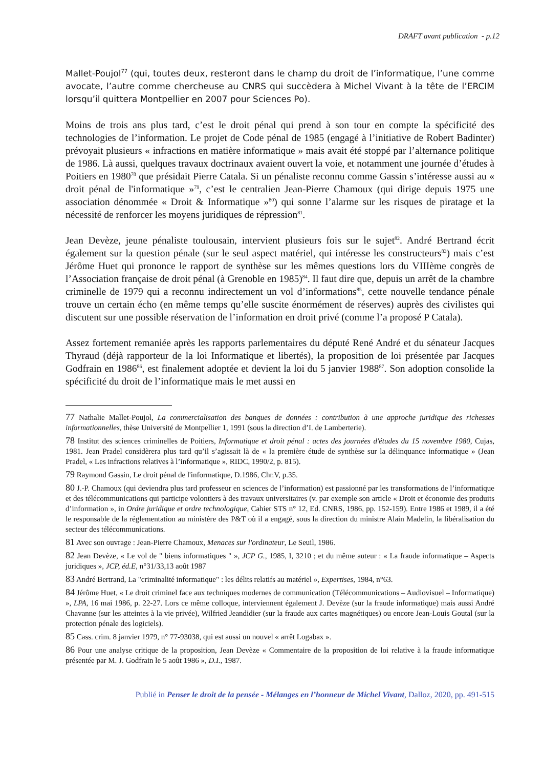DRAFT avant publication - p.12
Mallet-Poujol<sup>77</sup> (qui, toutes deux, resteront dans le champ du droit de l’informatique, l’une comme avocate, l’autre comme chercheuse au CNRS qui succèdera à Michel Vivant à la tête de l’ERCIM lorsqu’il quittera Montpellier en 2007 pour Sciences Po).
Moins de trois ans plus tard, c’est le droit pénal qui prend à son tour en compte la spécificité des technologies de l’information. Le projet de Code pénal de 1985 (engagé à l’initiative de Robert Badinter) prévoyait plusieurs « infractions en matière informatique » mais avait été stoppé par l’alternance politique de 1986. Là aussi, quelques travaux doctrinaux avaient ouvert la voie, et notamment une journée d’études à Poitiers en 1980<sup>78</sup> que présidait Pierre Catala. Si un pénaliste reconnu comme Gassin s’intéresse aussi au « droit pénal de l'informatique »<sup>79</sup>, c’est le centralien Jean-Pierre Chamoux (qui dirige depuis 1975 une association dénommée « Droit & Informatique »<sup>80</sup>) qui sonne l’alarme sur les risques de piratage et la nécessité de renforcer les moyens juridiques de répression<sup>81</sup>.
Jean Devèze, jeune pénaliste toulousain, intervient plusieurs fois sur le sujet<sup>82</sup>. André Bertrand écrit également sur la question pénale (sur le seul aspect matériel, qui intéresse les constructeurs<sup>83</sup>) mais c’est Jérôme Huet qui prononce le rapport de synthèse sur les mêmes questions lors du VIIIème congrès de l’Association française de droit pénal (à Grenoble en 1985)<sup>84</sup>. Il faut dire que, depuis un arrêt de la chambre criminelle de 1979 qui a reconnu indirectement un vol d’informations<sup>85</sup>, cette nouvelle tendance pénale trouve un certain écho (en même temps qu’elle suscite énormément de réserves) auprès des civilistes qui discutent sur une possible réservation de l’information en droit privé (comme l’a proposé P Catala).
Assez fortement remaniée après les rapports parlementaires du député René André et du sénateur Jacques Thyraud (déjà rapporteur de la loi Informatique et libertés), la proposition de loi présentée par Jacques Godfrain en 1986<sup>86</sup>, est finalement adoptée et devient la loi du 5 janvier 1988<sup>87</sup>. Son adoption consolide la spécificité du droit de l’informatique mais le met aussi en
77 Nathalie Mallet-Poujol, La commercialisation des banques de données : contribution à une approche juridique des richesses informationnelles, thèse Université de Montpellier 1, 1991 (sous la direction d’I. de Lamberterie).
78 Institut des sciences criminelles de Poitiers, Informatique et droit pénal : actes des journées d'études du 15 novembre 1980, Cujas, 1981. Jean Pradel considèrera plus tard qu’il s’agissait là de « la première étude de synthèse sur la délinquance informatique » (Jean Pradel, « Les infractions relatives à l’informatique », RIDC, 1990/2, p. 815).
79 Raymond Gassin, Le droit pénal de l'informatique, D.1986, Chr.V, p.35.
80 J.-P. Chamoux (qui deviendra plus tard professeur en sciences de l’information) est passionné par les transformations de l’informatique et des télécommunications qui participe volontiers à des travaux universitaires (v. par exemple son article « Droit et économie des produits d’information », in Ordre juridique et ordre technologique, Cahier STS n° 12, Ed. CNRS, 1986, pp. 152-159). Entre 1986 et 1989, il a été le responsable de la réglementation au ministère des P&T où il a engagé, sous la direction du ministre Alain Madelin, la libéralisation du secteur des télécommunications.
81 Avec son ouvrage : Jean-Pierre Chamoux, Menaces sur l'ordinateur, Le Seuil, 1986.
82 Jean Devèze, « Le vol de " biens informatiques " », JCP G., 1985, I, 3210 ; et du même auteur : « La fraude informatique – Aspects juridiques », JCP, éd.E, n°31/33,13 août 1987
83 André Bertrand, La "criminalité informatique" : les délits relatifs au matériel », Expertises, 1984, n°63.
84 Jérôme Huet, « Le droit criminel face aux techniques modernes de communication (Télécommunications – Audiovisuel – Informatique) », LPA, 16 mai 1986, p. 22-27. Lors ce même colloque, interviennent également J. Devèze (sur la fraude informatique) mais aussi André Chavanne (sur les atteintes à la vie privée), Wilfried Jeandidier (sur la fraude aux cartes magnétiques) ou encore Jean-Louis Goutal (sur la protection pénale des logiciels).
85 Cass. crim. 8 janvier 1979, n° 77-93038, qui est aussi un nouvel « arrêt Logabax ».
86 Pour une analyse critique de la proposition, Jean Devèze « Commentaire de la proposition de loi relative à la fraude informatique présentée par M. J. Godfrain le 5 août 1986 », D.I., 1987.
Publié in Penser le droit de la pensée - Mélanges en l’honneur de Michel Vivant, Dalloz, 2020, pp. 491-515